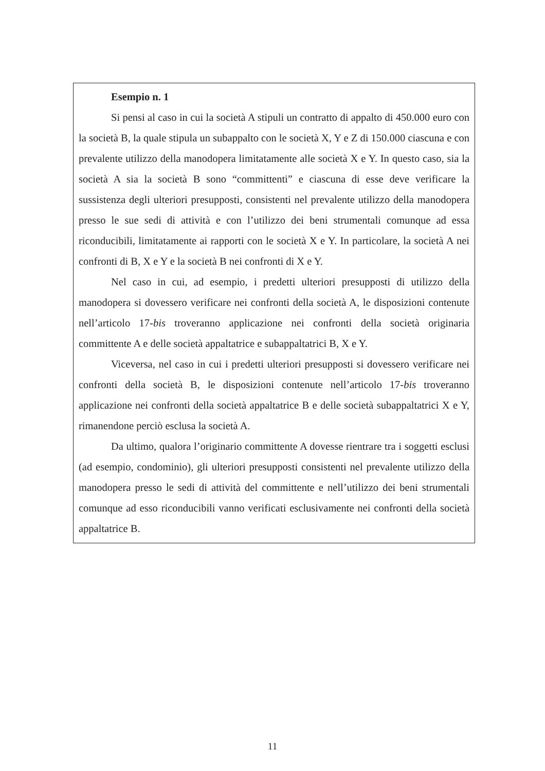Esempio n. 1
Si pensi al caso in cui la società A stipuli un contratto di appalto di 450.000 euro con la società B, la quale stipula un subappalto con le società X, Y e Z di 150.000 ciascuna e con prevalente utilizzo della manodopera limitatamente alle società X e Y. In questo caso, sia la società A sia la società B sono “committenti” e ciascuna di esse deve verificare la sussistenza degli ulteriori presupposti, consistenti nel prevalente utilizzo della manodopera presso le sue sedi di attività e con l’utilizzo dei beni strumentali comunque ad essa riconducibili, limitatamente ai rapporti con le società X e Y. In particolare, la società A nei confronti di B, X e Y e la società B nei confronti di X e Y.
Nel caso in cui, ad esempio, i predetti ulteriori presupposti di utilizzo della manodopera si dovessero verificare nei confronti della società A, le disposizioni contenute nell’articolo 17-bis troveranno applicazione nei confronti della società originaria committente A e delle società appaltatrice e subappaltatrici B, X e Y.
Viceversa, nel caso in cui i predetti ulteriori presupposti si dovessero verificare nei confronti della società B, le disposizioni contenute nell’articolo 17-bis troveranno applicazione nei confronti della società appaltatrice B e delle società subappaltatrici X e Y, rimanendone perciò esclusa la società A.
Da ultimo, qualora l’originario committente A dovesse rientrare tra i soggetti esclusi (ad esempio, condominio), gli ulteriori presupposti consistenti nel prevalente utilizzo della manodopera presso le sedi di attività del committente e nell’utilizzo dei beni strumentali comunque ad esso riconducibili vanno verificati esclusivamente nei confronti della società appaltatrice B.
11